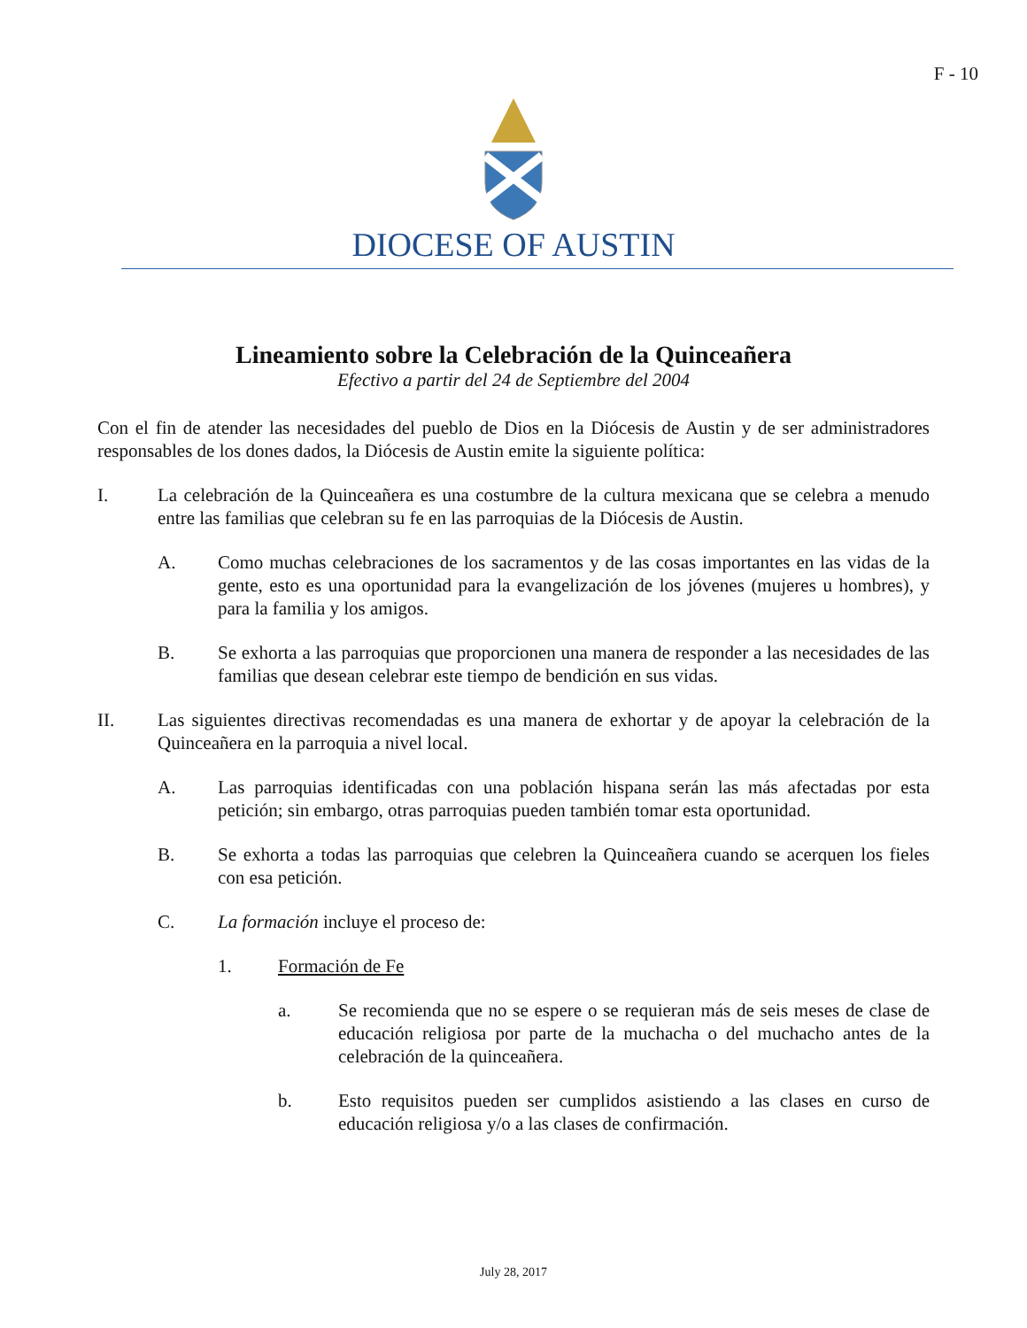F - 10
DIOCESE OF AUSTIN
Lineamiento sobre la Celebración de la Quinceañera
Efectivo a partir del 24 de Septiembre del 2004
Con el fin de atender las necesidades del pueblo de Dios en la Diócesis de Austin y de ser administradores responsables de los dones dados, la Diócesis de Austin emite la siguiente política:
I. La celebración de la Quinceañera es una costumbre de la cultura mexicana que se celebra a menudo entre las familias que celebran su fe en las parroquias de la Diócesis de Austin.
A. Como muchas celebraciones de los sacramentos y de las cosas importantes en las vidas de la gente, esto es una oportunidad para la evangelización de los jóvenes (mujeres u hombres), y para la familia y los amigos.
B. Se exhorta a las parroquias que proporcionen una manera de responder a las necesidades de las familias que desean celebrar este tiempo de bendición en sus vidas.
II. Las siguientes directivas recomendadas es una manera de exhortar y de apoyar la celebración de la Quinceañera en la parroquia a nivel local.
A. Las parroquias identificadas con una población hispana serán las más afectadas por esta petición; sin embargo, otras parroquias pueden también tomar esta oportunidad.
B. Se exhorta a todas las parroquias que celebren la Quinceañera cuando se acerquen los fieles con esa petición.
C. La formación incluye el proceso de:
1. Formación de Fe
a. Se recomienda que no se espere o se requieran más de seis meses de clase de educación religiosa por parte de la muchacha o del muchacho antes de la celebración de la quinceañera.
b. Esto requisitos pueden ser cumplidos asistiendo a las clases en curso de educación religiosa y/o a las clases de confirmación.
July 28, 2017